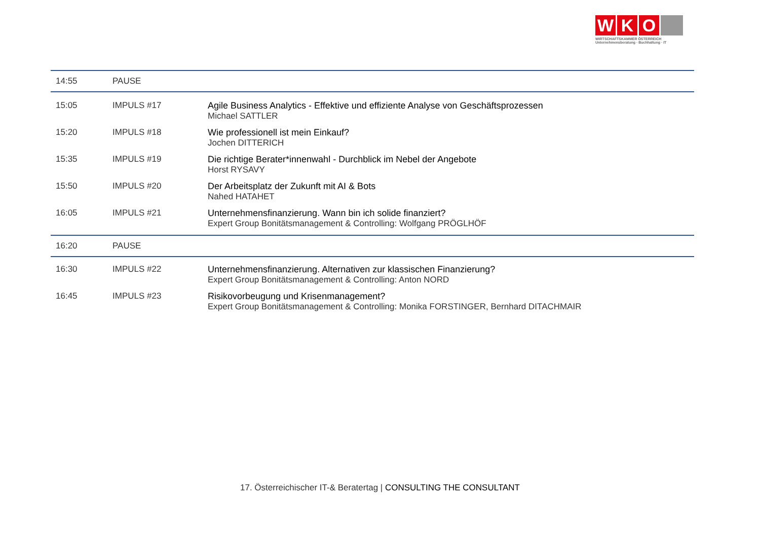W K O
WIRTSCHAFTSKAMMER ÖSTERREICH
Unternehmensberatung · Buchhaltung · IT
| 14:55 | PAUSE | |
| 15:05 | IMPULS #17 | Agile Business Analytics - Effektive und effiziente Analyse von Geschäftsprozessen Michael SATTLER |
| 15:20 | IMPULS #18 | Wie professionell ist mein Einkauf? Jochen DITTERICH |
| 15:35 | IMPULS #19 | Die richtige Berater*innenwahl - Durchblick im Nebel der Angebote Horst RYSAVY |
| 15:50 | IMPULS #20 | Der Arbeitsplatz der Zukunft mit AI & Bots Nahed HATAHET |
| 16:05 | IMPULS #21 | Unternehmensfinanzierung. Wann bin ich solide finanziert? Expert Group Bonitätsmanagement & Controlling: Wolfgang PRÖGLHÖF |
| 16:20 | PAUSE | |
| 16:30 | IMPULS #22 | Unternehmensfinanzierung. Alternativen zur klassischen Finanzierung? Expert Group Bonitätsmanagement & Controlling: Anton NORD |
| 16:45 | IMPULS #23 | Risikovorbeugung und Krisenmanagement? Expert Group Bonitätsmanagement & Controlling: Monika FORSTINGER, Bernhard DITACHMAIR |
17. Österreichischer IT-& Beratertag | CONSULTING THE CONSULTANT